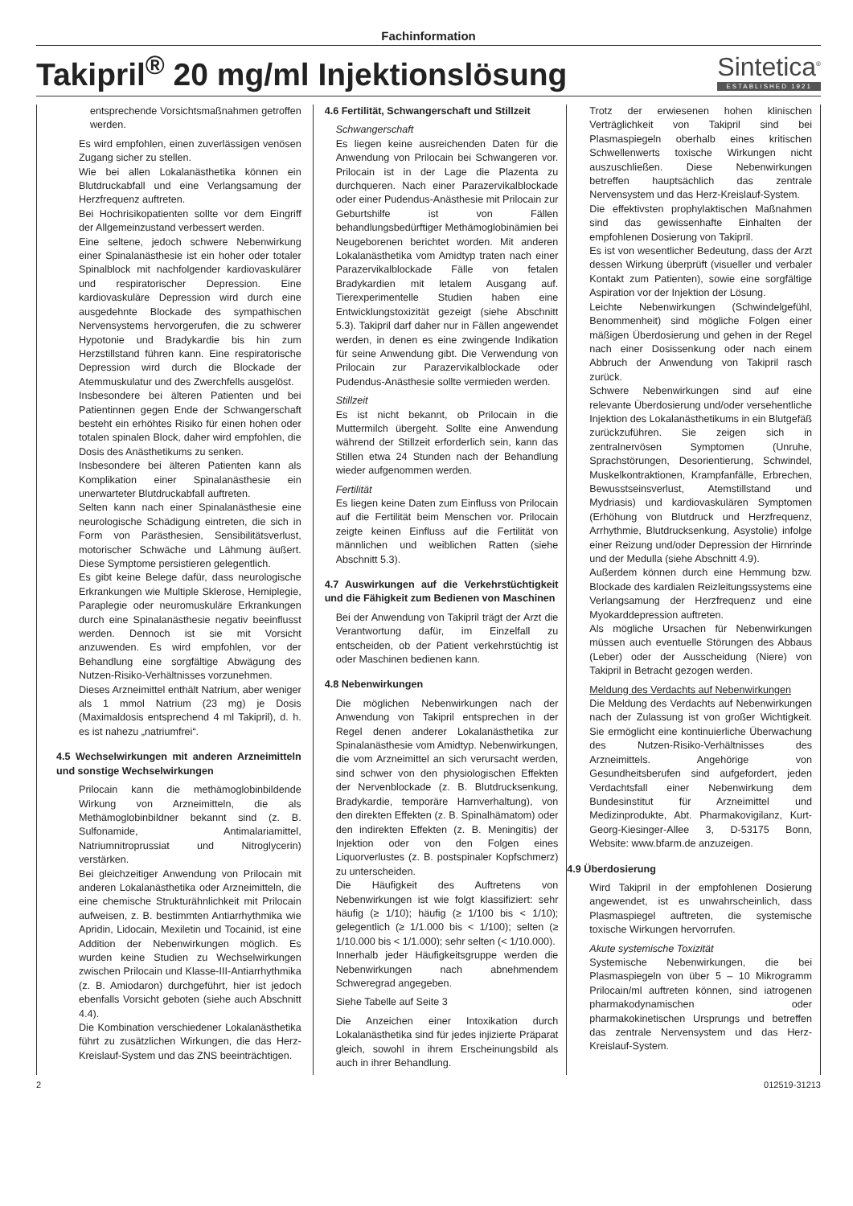Fachinformation
Takipril<sup>®</sup> 20 mg/ml Injektionslösung
Sintetica<sup>®</sup>
ESTABLISHED 1921
entsprechende Vorsichtsmaßnahmen getroffen werden.
Es wird empfohlen, einen zuverlässigen venösen Zugang sicher zu stellen.
Wie bei allen Lokalanästhetika können ein Blutdruckabfall und eine Verlangsamung der Herzfrequenz auftreten.
Bei Hochrisikopatienten sollte vor dem Eingriff der Allgemeinzustand verbessert werden.
Eine seltene, jedoch schwere Nebenwirkung einer Spinalanästhesie ist ein hoher oder totaler Spinalblock mit nachfolgender kardiovaskulärer und respiratorischer Depression. Eine kardiovaskuläre Depression wird durch eine ausgedehnte Blockade des sympathischen Nervensystems hervorgerufen, die zu schwerer Hypotonie und Bradykardie bis hin zum Herzstillstand führen kann. Eine respiratorische Depression wird durch die Blockade der Atemmuskulatur und des Zwerchfells ausgelöst.
Insbesondere bei älteren Patienten und bei Patientinnen gegen Ende der Schwangerschaft besteht ein erhöhtes Risiko für einen hohen oder totalen spinalen Block, daher wird empfohlen, die Dosis des Anästhetikums zu senken.
Insbesondere bei älteren Patienten kann als Komplikation einer Spinalanästhesie ein unerwarteter Blutdruckabfall auftreten.
Selten kann nach einer Spinalanästhesie eine neurologische Schädigung eintreten, die sich in Form von Parästhesien, Sensibilitätsverlust, motorischer Schwäche und Lähmung äußert. Diese Symptome persistieren gelegentlich.
Es gibt keine Belege dafür, dass neurologische Erkrankungen wie Multiple Sklerose, Hemiplegie, Paraplegie oder neuromuskuläre Erkrankungen durch eine Spinalanästhesie negativ beeinflusst werden. Dennoch ist sie mit Vorsicht anzuwenden. Es wird empfohlen, vor der Behandlung eine sorgfältige Abwägung des Nutzen-Risiko-Verhältnisses vorzunehmen.
Dieses Arzneimittel enthält Natrium, aber weniger als 1 mmol Natrium (23 mg) je Dosis (Maximaldosis entsprechend 4 ml Takipril), d. h. es ist nahezu „natriumfrei“.
4.5 Wechselwirkungen mit anderen Arzneimitteln und sonstige Wechselwirkungen
Prilocain kann die methämoglobinbildende Wirkung von Arzneimitteln, die als Methämoglobinbildner bekannt sind (z. B. Sulfonamide, Antimalariamittel, Natriumnitroprussiat und Nitroglycerin) verstärken.
Bei gleichzeitiger Anwendung von Prilocain mit anderen Lokalanästhetika oder Arzneimitteln, die eine chemische Strukturähnlichkeit mit Prilocain aufweisen, z. B. bestimmten Antiarrhythmika wie Apridin, Lidocain, Mexiletin und Tocainid, ist eine Addition der Nebenwirkungen möglich. Es wurden keine Studien zu Wechselwirkungen zwischen Prilocain und Klasse-III-Antiarrhythmika (z. B. Amiodaron) durchgeführt, hier ist jedoch ebenfalls Vorsicht geboten (siehe auch Abschnitt 4.4).
Die Kombination verschiedener Lokalanästhetika führt zu zusätzlichen Wirkungen, die das Herz-Kreislauf-System und das ZNS beeinträchtigen.
4.6 Fertilität, Schwangerschaft und Stillzeit
Schwangerschaft
Es liegen keine ausreichenden Daten für die Anwendung von Prilocain bei Schwangeren vor. Prilocain ist in der Lage die Plazenta zu durchqueren. Nach einer Parazervikalblockade oder einer Pudendus-Anästhesie mit Prilocain zur Geburtshilfe ist von Fällen behandlungsbedürftiger Methämoglobinämien bei Neugeborenen berichtet worden. Mit anderen Lokalanästhetika vom Amidtyp traten nach einer Parazervikalblockade Fälle von fetalen Bradykardien mit letalem Ausgang auf. Tierexperimentelle Studien haben eine Entwicklungstoxizität gezeigt (siehe Abschnitt 5.3). Takipril darf daher nur in Fällen angewendet werden, in denen es eine zwingende Indikation für seine Anwendung gibt. Die Verwendung von Prilocain zur Parazervikalblockade oder Pudendus-Anästhesie sollte vermieden werden.
Stillzeit
Es ist nicht bekannt, ob Prilocain in die Muttermilch übergeht. Sollte eine Anwendung während der Stillzeit erforderlich sein, kann das Stillen etwa 24 Stunden nach der Behandlung wieder aufgenommen werden.
Fertilität
Es liegen keine Daten zum Einfluss von Prilocain auf die Fertilität beim Menschen vor. Prilocain zeigte keinen Einfluss auf die Fertilität von männlichen und weiblichen Ratten (siehe Abschnitt 5.3).
4.7 Auswirkungen auf die Verkehrstüchtigkeit und die Fähigkeit zum Bedienen von Maschinen
Bei der Anwendung von Takipril trägt der Arzt die Verantwortung dafür, im Einzelfall zu entscheiden, ob der Patient verkehrstüchtig ist oder Maschinen bedienen kann.
4.8 Nebenwirkungen
Die möglichen Nebenwirkungen nach der Anwendung von Takipril entsprechen in der Regel denen anderer Lokalanästhetika zur Spinalanästhesie vom Amidtyp. Nebenwirkungen, die vom Arzneimittel an sich verursacht werden, sind schwer von den physiologischen Effekten der Nervenblockade (z. B. Blutdrucksenkung, Bradykardie, temporäre Harnverhaltung), von den direkten Effekten (z. B. Spinalhämatom) oder den indirekten Effekten (z. B. Meningitis) der Injektion oder von den Folgen eines Liquorverlustes (z. B. postspinaler Kopfschmerz) zu unterscheiden.
Die Häufigkeit des Auftretens von Nebenwirkungen ist wie folgt klassifiziert: sehr häufig (≥ 1/10); häufig (≥ 1/100 bis < 1/10); gelegentlich (≥ 1/1.000 bis < 1/100); selten (≥ 1/10.000 bis < 1/1.000); sehr selten (< 1/10.000).
Innerhalb jeder Häufigkeitsgruppe werden die Nebenwirkungen nach abnehmendem Schweregrad angegeben.
Siehe Tabelle auf Seite 3
Die Anzeichen einer Intoxikation durch Lokalanästhetika sind für jedes injizierte Präparat gleich, sowohl in ihrem Erscheinungsbild als auch in ihrer Behandlung.
Trotz der erwiesenen hohen klinischen Verträglichkeit von Takipril sind bei Plasmaspiegeln oberhalb eines kritischen Schwellenwerts toxische Wirkungen nicht auszuschließen. Diese Nebenwirkungen betreffen hauptsächlich das zentrale Nervensystem und das Herz-Kreislauf-System.
Die effektivsten prophylaktischen Maßnahmen sind das gewissenhafte Einhalten der empfohlenen Dosierung von Takipril.
Es ist von wesentlicher Bedeutung, dass der Arzt dessen Wirkung überprüft (visueller und verbaler Kontakt zum Patienten), sowie eine sorgfältige Aspiration vor der Injektion der Lösung.
Leichte Nebenwirkungen (Schwindelgefühl, Benommenheit) sind mögliche Folgen einer mäßigen Überdosierung und gehen in der Regel nach einer Dosissenkung oder nach einem Abbruch der Anwendung von Takipril rasch zurück.
Schwere Nebenwirkungen sind auf eine relevante Überdosierung und/oder versehentliche Injektion des Lokalanästhetikums in ein Blutgefäß zurückzuführen. Sie zeigen sich in zentralnervösen Symptomen (Unruhe, Sprachstörungen, Desorientierung, Schwindel, Muskelkontraktionen, Krampfanfälle, Erbrechen, Bewusstseinsverlust, Atemstillstand und Mydriasis) und kardiovaskulären Symptomen (Erhöhung von Blutdruck und Herzfrequenz, Arrhythmie, Blutdrucksenkung, Asystolie) infolge einer Reizung und/oder Depression der Hirnrinde und der Medulla (siehe Abschnitt 4.9).
Außerdem können durch eine Hemmung bzw. Blockade des kardialen Reizleitungssystems eine Verlangsamung der Herzfrequenz und eine Myokarddepression auftreten.
Als mögliche Ursachen für Nebenwirkungen müssen auch eventuelle Störungen des Abbaus (Leber) oder der Ausscheidung (Niere) von Takipril in Betracht gezogen werden.
Meldung des Verdachts auf Nebenwirkungen
Die Meldung des Verdachts auf Nebenwirkungen nach der Zulassung ist von großer Wichtigkeit. Sie ermöglicht eine kontinuierliche Überwachung des Nutzen-Risiko-Verhältnisses des Arzneimittels. Angehörige von Gesundheitsberufen sind aufgefordert, jeden Verdachtsfall einer Nebenwirkung dem Bundesinstitut für Arzneimittel und Medizinprodukte, Abt. Pharmakovigilanz, Kurt-Georg-Kiesinger-Allee 3, D-53175 Bonn, Website: www.bfarm.de anzuzeigen.
4.9 Überdosierung
Wird Takipril in der empfohlenen Dosierung angewendet, ist es unwahrscheinlich, dass Plasmaspiegel auftreten, die systemische toxische Wirkungen hervorrufen.
Akute systemische Toxizität
Systemische Nebenwirkungen, die bei Plasmaspiegeln von über 5 – 10 Mikrogramm Prilocain/ml auftreten können, sind iatrogenen pharmakodynamischen oder pharmakokinetischen Ursprungs und betreffen das zentrale Nervensystem und das Herz-Kreislauf-System.
2 012519-31213